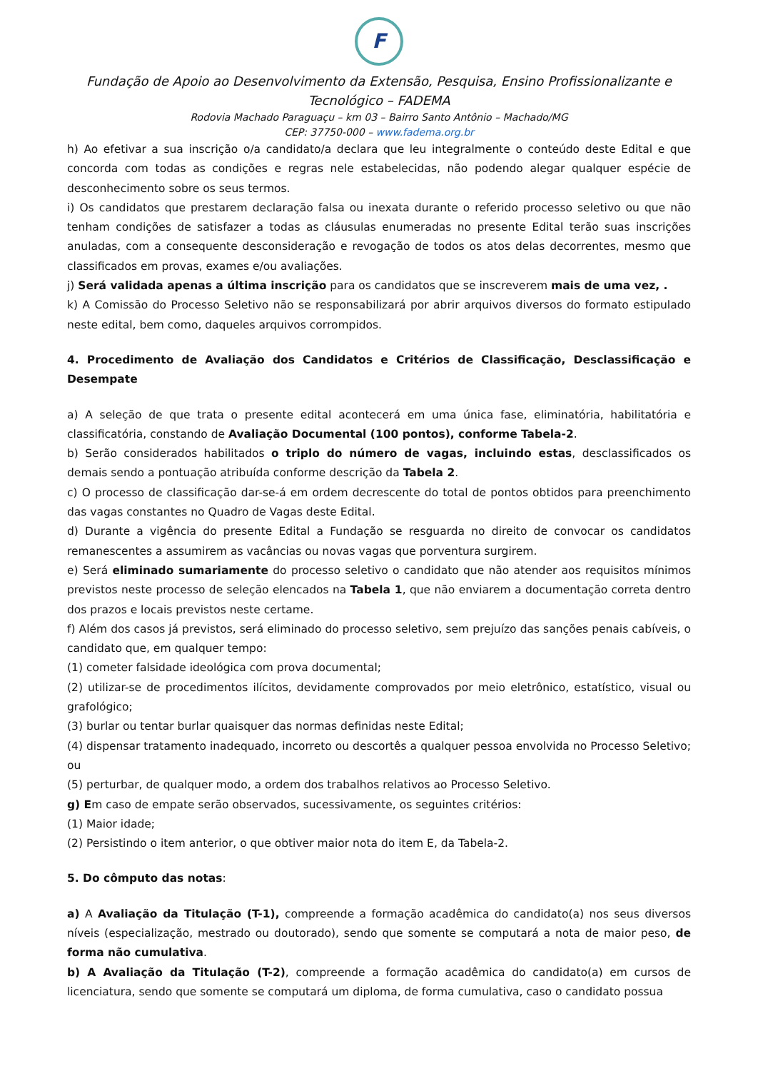F
Fundação de Apoio ao Desenvolvimento da Extensão, Pesquisa, Ensino Profissionalizante e Tecnológico – FADEMA
Rodovia Machado Paraguaçu – km 03 – Bairro Santo Antônio – Machado/MG
CEP: 37750-000 – www.fadema.org.br
h) Ao efetivar a sua inscrição o/a candidato/a declara que leu integralmente o conteúdo deste Edital e que concorda com todas as condições e regras nele estabelecidas, não podendo alegar qualquer espécie de desconhecimento sobre os seus termos.
i) Os candidatos que prestarem declaração falsa ou inexata durante o referido processo seletivo ou que não tenham condições de satisfazer a todas as cláusulas enumeradas no presente Edital terão suas inscrições anuladas, com a consequente desconsideração e revogação de todos os atos delas decorrentes, mesmo que classificados em provas, exames e/ou avaliações.
j) Será validada apenas a última inscrição para os candidatos que se inscreverem mais de uma vez, .
k) A Comissão do Processo Seletivo não se responsabilizará por abrir arquivos diversos do formato estipulado neste edital, bem como, daqueles arquivos corrompidos.
4. Procedimento de Avaliação dos Candidatos e Critérios de Classificação, Desclassificação e Desempate
a) A seleção de que trata o presente edital acontecerá em uma única fase, eliminatória, habilitatória e classificatória, constando de Avaliação Documental (100 pontos), conforme Tabela-2.
b) Serão considerados habilitados o triplo do número de vagas, incluindo estas, desclassificados os demais sendo a pontuação atribuída conforme descrição da Tabela 2.
c) O processo de classificação dar-se-á em ordem decrescente do total de pontos obtidos para preenchimento das vagas constantes no Quadro de Vagas deste Edital.
d) Durante a vigência do presente Edital a Fundação se resguarda no direito de convocar os candidatos remanescentes a assumirem as vacâncias ou novas vagas que porventura surgirem.
e) Será eliminado sumariamente do processo seletivo o candidato que não atender aos requisitos mínimos previstos neste processo de seleção elencados na Tabela 1, que não enviarem a documentação correta dentro dos prazos e locais previstos neste certame.
f) Além dos casos já previstos, será eliminado do processo seletivo, sem prejuízo das sanções penais cabíveis, o candidato que, em qualquer tempo:
(1) cometer falsidade ideológica com prova documental;
(2) utilizar-se de procedimentos ilícitos, devidamente comprovados por meio eletrônico, estatístico, visual ou grafológico;
(3) burlar ou tentar burlar quaisquer das normas definidas neste Edital;
(4) dispensar tratamento inadequado, incorreto ou descortês a qualquer pessoa envolvida no Processo Seletivo; ou
(5) perturbar, de qualquer modo, a ordem dos trabalhos relativos ao Processo Seletivo.
g) Em caso de empate serão observados, sucessivamente, os seguintes critérios:
(1) Maior idade;
(2) Persistindo o item anterior, o que obtiver maior nota do item E, da Tabela-2.
5. Do cômputo das notas:
a) A Avaliação da Titulação (T-1), compreende a formação acadêmica do candidato(a) nos seus diversos níveis (especialização, mestrado ou doutorado), sendo que somente se computará a nota de maior peso, de forma não cumulativa.
b) A Avaliação da Titulação (T-2), compreende a formação acadêmica do candidato(a) em cursos de licenciatura, sendo que somente se computará um diploma, de forma cumulativa, caso o candidato possua